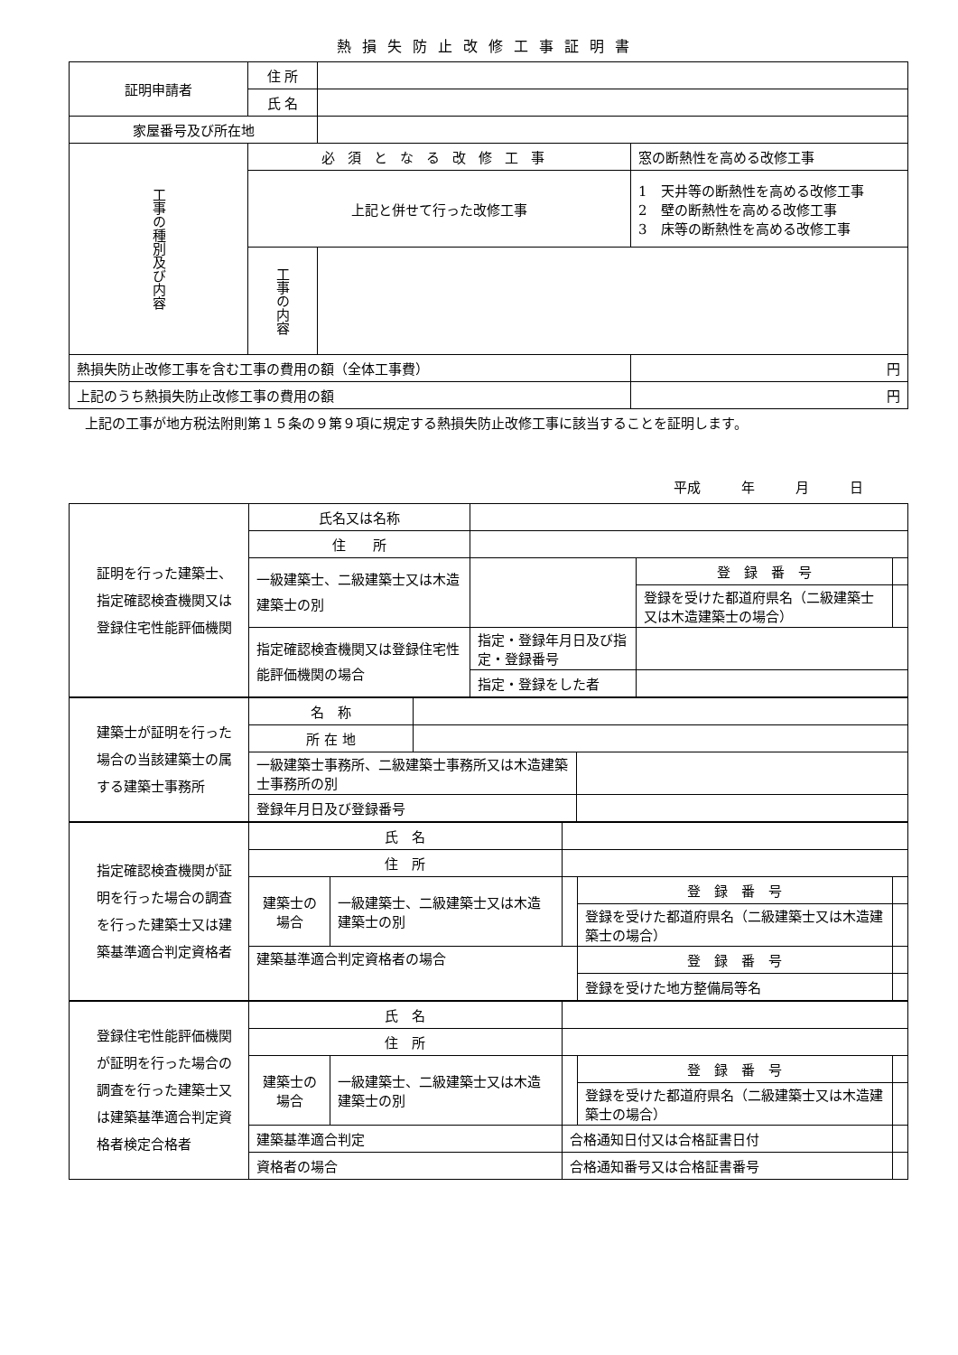熱損失防止改修工事証明書
| 証明申請者 | 住 所 | | | |
| | 氏 名 | | | |
| 家屋番号及び所在地 | | | | |
| 工事の種別及び内容 | 必須となる改修工事 | | 窓の断熱性を高める改修工事 | |
| | 上記と併せて行った改修工事 | | 1 天井等の断熱性を高める改修工事 2 壁の断熱性を高める改修工事 3 床等の断熱性を高める改修工事 | |
| | 工事の内容 | | | |
| 熱損失防止改修工事を含む工事の費用の額（全体工事費） | | | | 円 |
| 上記のうち熱損失防止改修工事の費用の額 | | | | 円 |
上記の工事が地方税法附則第１５条の９第９項に規定する熱損失防止改修工事に該当することを証明します。
平成　　　年　　　月　　　日
| 証明を行った建築士、指定確認検査機関又は登録住宅性能評価機関 | 氏名又は名称 | | | |
| | 住 所 | | | |
| | 一級建築士、二級建築士又は木造建築士の別 | | 登 録 番 号 | |
| | | | 登録を受けた都道府県名（二級建築士又は木造建築士の場合） | |
| | 指定確認検査機関又は登録住宅性能評価機関の場合 | 指定・登録年月日及び指定・登録番号 | | |
| | | 指定・登録をした者 | | |
| 建築士が証明を行った場合の当該建築士の属する建築士事務所 | 名 称 | | |
| | 所 在 地 | | |
| | 一級建築士事務所、二級建築士事務所又は木造建築士事務所の別 | | |
| | 登録年月日及び登録番号 | | |
| 指定確認検査機関が証明を行った場合の調査を行った建築士又は建築基準適合判定資格者 | 氏 名 | | | | |
| | 住 所 | | | | |
| | 建築士の場合 | 一級建築士、二級建築士又は木造建築士の別 | | 登 録 番 号 | |
| | | | | 登録を受けた都道府県名（二級建築士又は木造建築士の場合） | |
| | 建築基準適合判定資格者の場合 | | | 登 録 番 号 | |
| | | | | 登録を受けた地方整備局等名 | |
| 登録住宅性能評価機関が証明を行った場合の調査を行った建築士又は建築基準適合判定資格者検定合格者 | 氏 名 | | | | |
| | 住 所 | | | | |
| | 建築士の場合 | 一級建築士、二級建築士又は木造建築士の別 | | 登 録 番 号 | |
| | | | | 登録を受けた都道府県名（二級建築士又は木造建築士の場合） | |
| | 建築基準適合判定 | | 合格通知日付又は合格証書日付 | | |
| | 資格者の場合 | | 合格通知番号又は合格証書番号 | | |